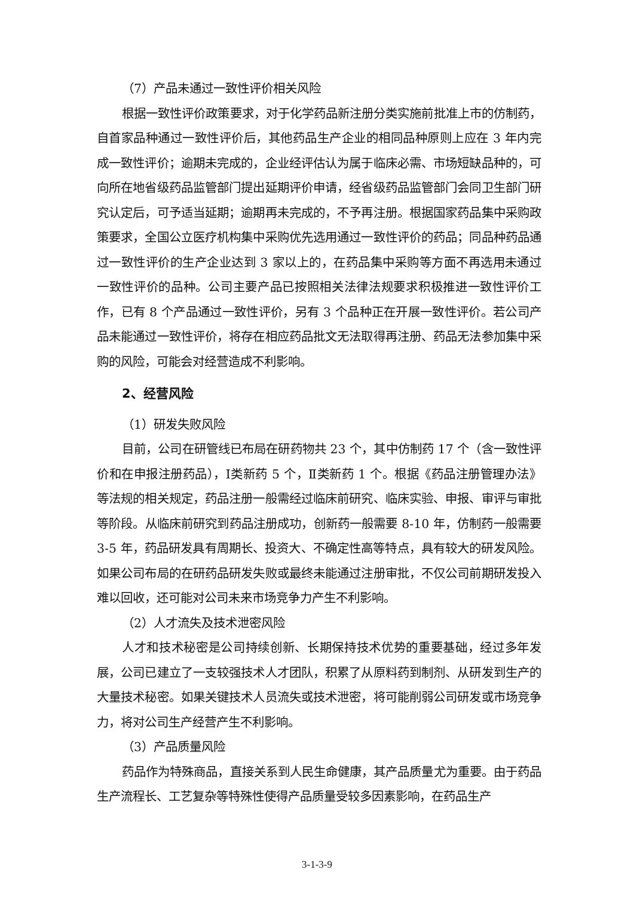（7）产品未通过一致性评价相关风险
根据一致性评价政策要求，对于化学药品新注册分类实施前批准上市的仿制药，自首家品种通过一致性评价后，其他药品生产企业的相同品种原则上应在 3 年内完成一致性评价；逾期未完成的，企业经评估认为属于临床必需、市场短缺品种的，可向所在地省级药品监管部门提出延期评价申请，经省级药品监管部门会同卫生部门研究认定后，可予适当延期；逾期再未完成的，不予再注册。根据国家药品集中采购政策要求，全国公立医疗机构集中采购优先选用通过一致性评价的药品；同品种药品通过一致性评价的生产企业达到 3 家以上的，在药品集中采购等方面不再选用未通过一致性评价的品种。公司主要产品已按照相关法律法规要求积极推进一致性评价工作，已有 8 个产品通过一致性评价，另有 3 个品种正在开展一致性评价。若公司产品未能通过一致性评价，将存在相应药品批文无法取得再注册、药品无法参加集中采购的风险，可能会对经营造成不利影响。
2、经营风险
（1）研发失败风险
目前，公司在研管线已布局在研药物共 23 个，其中仿制药 17 个（含一致性评价和在申报注册药品），Ⅰ类新药 5 个，Ⅱ类新药 1 个。根据《药品注册管理办法》等法规的相关规定，药品注册一般需经过临床前研究、临床实验、申报、审评与审批等阶段。从临床前研究到药品注册成功，创新药一般需要 8-10 年，仿制药一般需要 3-5 年，药品研发具有周期长、投资大、不确定性高等特点，具有较大的研发风险。如果公司布局的在研药品研发失败或最终未能通过注册审批，不仅公司前期研发投入难以回收，还可能对公司未来市场竞争力产生不利影响。
（2）人才流失及技术泄密风险
人才和技术秘密是公司持续创新、长期保持技术优势的重要基础，经过多年发展，公司已建立了一支较强技术人才团队，积累了从原料药到制剂、从研发到生产的大量技术秘密。如果关键技术人员流失或技术泄密，将可能削弱公司研发或市场竞争力，将对公司生产经营产生不利影响。
（3）产品质量风险
药品作为特殊商品，直接关系到人民生命健康，其产品质量尤为重要。由于药品生产流程长、工艺复杂等特殊性使得产品质量受较多因素影响，在药品生产
3-1-3-9